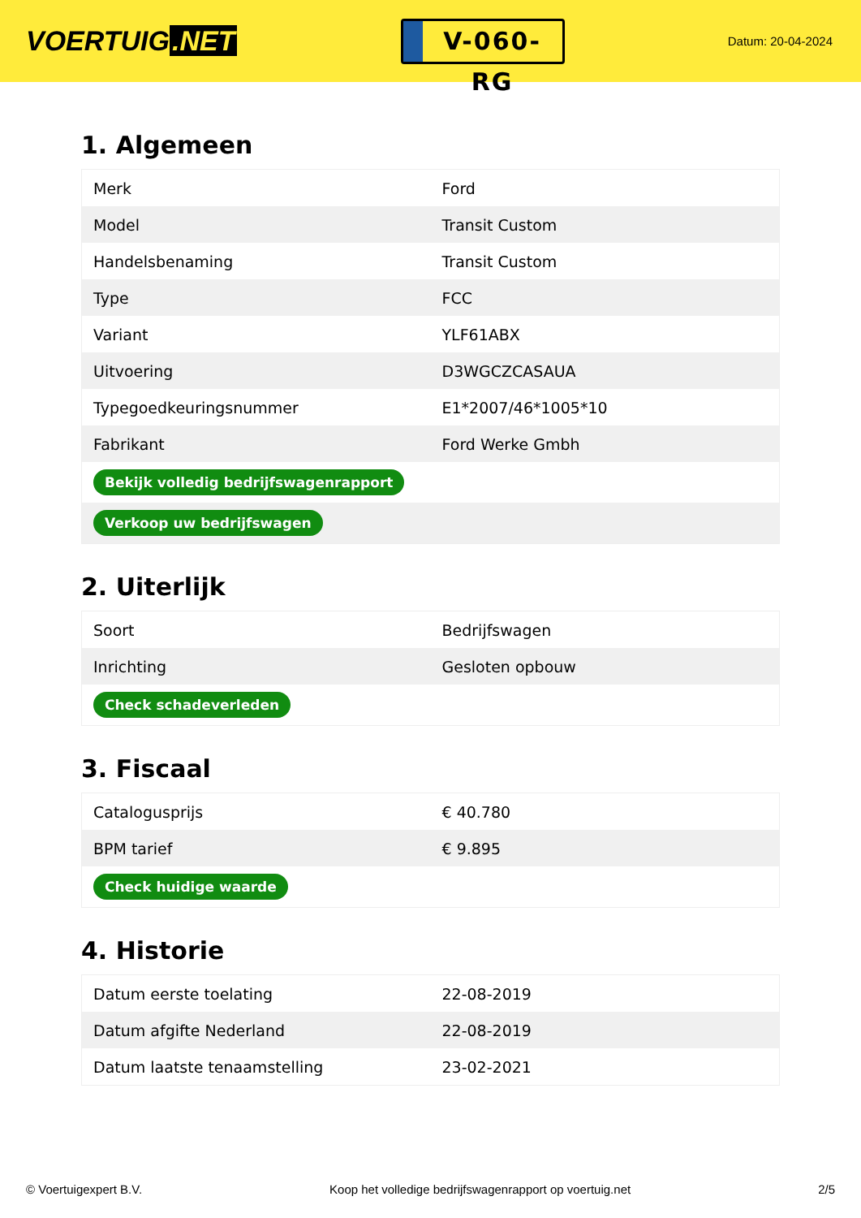VOERTUIG.NET
V-060-RG
Datum: 20-04-2024
1. Algemeen
| Merk | Ford |
| Model | Transit Custom |
| Handelsbenaming | Transit Custom |
| Type | FCC |
| Variant | YLF61ABX |
| Uitvoering | D3WGCZCASAUA |
| Typegoedkeuringsnummer | E1*2007/46*1005*10 |
| Fabrikant | Ford Werke Gmbh |
| Bekijk volledig bedrijfswagenrapport | |
| Verkoop uw bedrijfswagen | |
2. Uiterlijk
| Soort | Bedrijfswagen |
| Inrichting | Gesloten opbouw |
| Check schadeverleden | |
3. Fiscaal
| Catalogusprijs | € 40.780 |
| BPM tarief | € 9.895 |
| Check huidige waarde | |
4. Historie
| Datum eerste toelating | 22-08-2019 |
| Datum afgifte Nederland | 22-08-2019 |
| Datum laatste tenaamstelling | 23-02-2021 |
© Voertuigexpert B.V. Koop het volledige bedrijfswagenrapport op voertuig.net 2/5